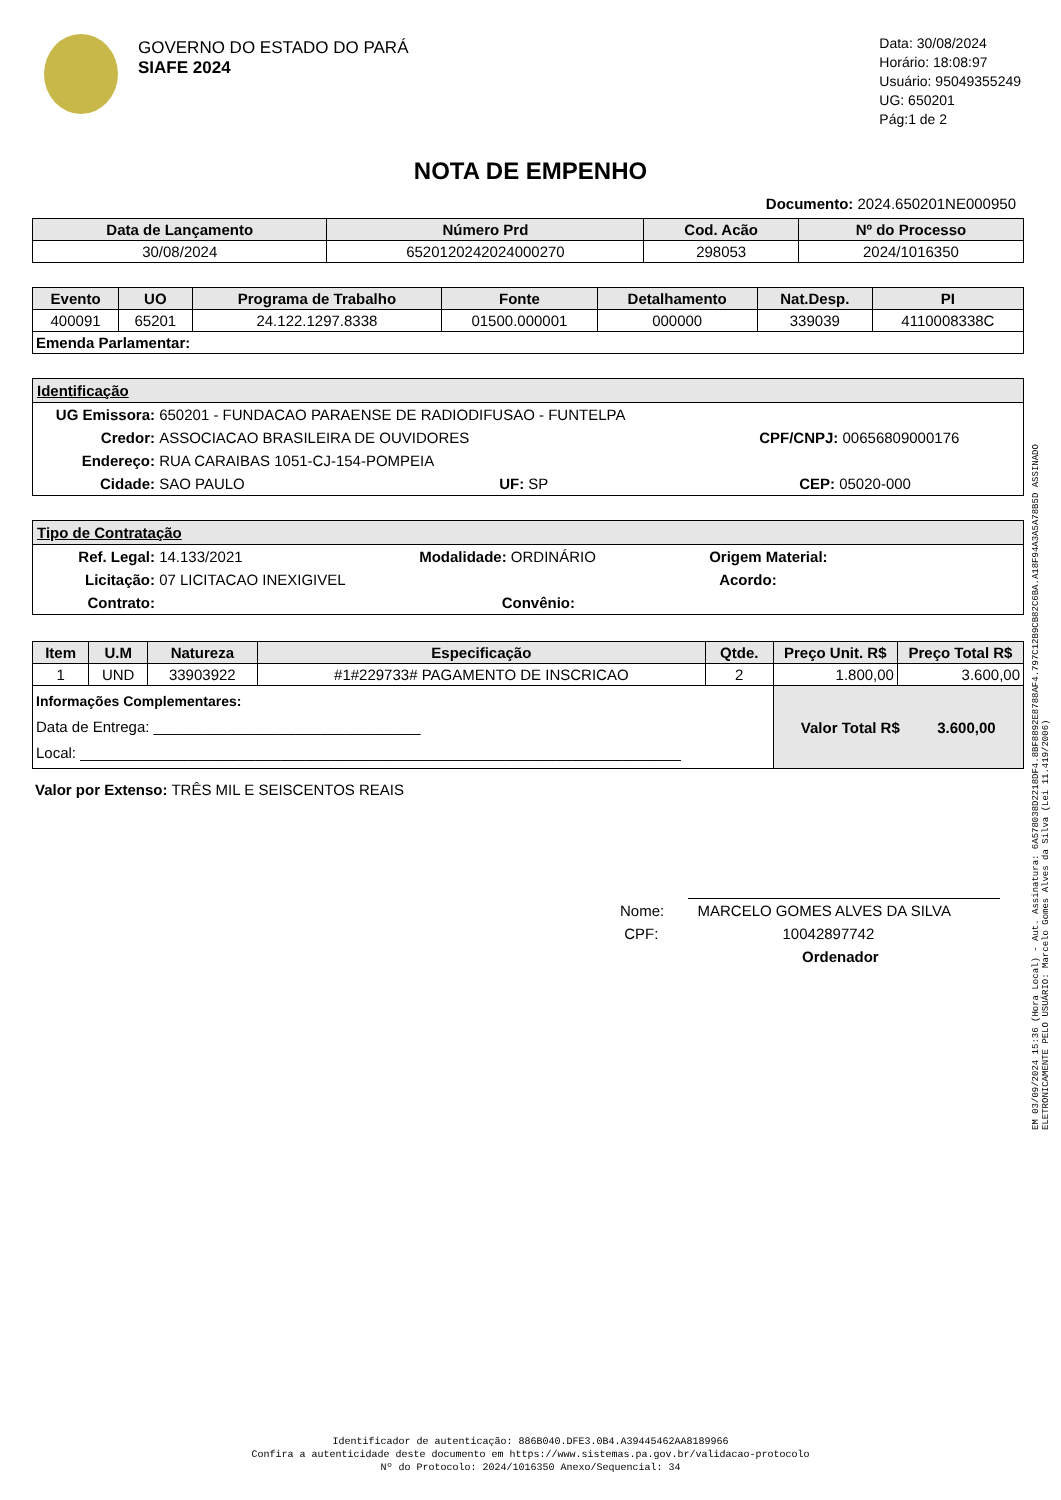GOVERNO DO ESTADO DO PARÁ
SIAFE 2024
Data: 30/08/2024
Horário: 18:08:97
Usuário: 95049355249
UG: 650201
Pág:1 de 2
NOTA DE EMPENHO
Documento: 2024.650201NE000950
| Data de Lançamento | Número Prd | Cod. Acão | Nº do Processo |
| --- | --- | --- | --- |
| 30/08/2024 | 6520120242024000270 | 298053 | 2024/1016350 |
| Evento | UO | Programa de Trabalho | Fonte | Detalhamento | Nat.Desp. | PI |
| --- | --- | --- | --- | --- | --- | --- |
| 400091 | 65201 | 24.122.1297.8338 | 01500.000001 | 000000 | 339039 | 4110008338C |
| Emenda Parlamentar: | | | | | | |
Identificação
UG Emissora: 650201 - FUNDACAO PARAENSE DE RADIODIFUSAO - FUNTELPA
Credor: ASSOCIACAO BRASILEIRA DE OUVIDORES CPF/CNPJ: 00656809000176
Endereço: RUA CARAIBAS 1051-CJ-154-POMPEIA
Cidade: SAO PAULO UF: SP CEP: 05020-000
Tipo de Contratação
Ref. Legal: 14.133/2021 Modalidade: ORDINÁRIO Origem Material:
Licitação: 07 LICITACAO INEXIGIVEL Acordo:
Contrato: Convênio:
| Item | U.M | Natureza | Especificação | Qtde. | Preço Unit. R$ | Preço Total R$ |
| --- | --- | --- | --- | --- | --- | --- |
| 1 | UND | 33903922 | #1#229733# PAGAMENTO DE INSCRICAO | 2 | 1.800,00 | 3.600,00 |
| Informações Complementares: Data de Entrega: ________________________________ Local: ________________________________________________________________________ | | | | | Valor Total R$ 3.600,00 | |
Valor por Extenso: TRÊS MIL E SEISCENTOS REAIS
Nome: MARCELO GOMES ALVES DA SILVA
CPF: 10042897742
Ordenador
EM 03/09/2024 15:36 (Hora Local) - Aut. Assinatura: 6A578038D2218DF4.8BF8892E8788AF4.797C12B9CB82C6BA.A18F94A3A5A78B5D ASSINADO ELETRONICAMENTE PELO USUÁRIO: Marcelo Gomes Alves da Silva (Lei 11.419/2006)
Identificador de autenticação: 886B040.DFE3.0B4.A39445462AA8189966
Confira a autenticidade deste documento em https://www.sistemas.pa.gov.br/validacao-protocolo
Nº do Protocolo: 2024/1016350 Anexo/Sequencial: 34